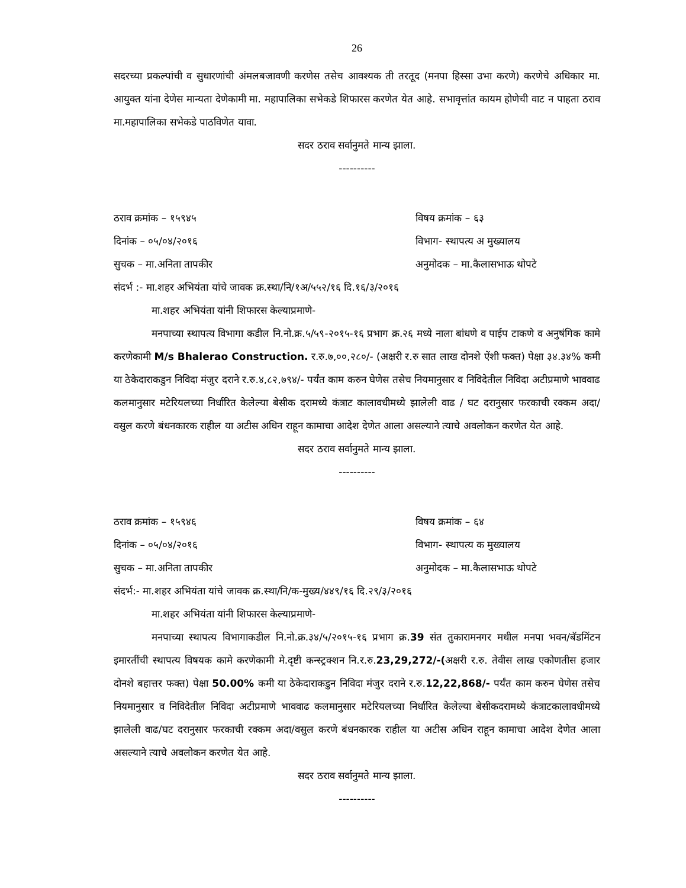26
सदरच्या प्रकल्पांची व सुधारणांची अंमलबजावणी करणेस तसेच आवश्यक ती तरतूद (मनपा हिस्सा उभा करणे) करणेचे अधिकार मा. आयुक्त यांना देणेस मान्यता देणेकामी मा. महापालिका सभेकडे शिफारस करणेत येत आहे. सभावृत्तांत कायम होणेची वाट न पाहता ठराव मा.महापालिका सभेकडे पाठविणेत यावा.
सदर ठराव सर्वानुमते मान्य झाला.
----------
ठराव क्रमांक – १५९४५ विषय क्रमांक – ६३
दिनांक – ०५/०४/२०१६ विभाग- स्थापत्य अ मुख्यालय
सुचक – मा.अनिता तापकीर अनुमोदक – मा.कैलासभाऊ थोपटे
संदर्भ :- मा.शहर अभियंता यांचे जावक क्र.स्था/नि/१अ/५५२/१६ दि.१६/३/२०१६
मा.शहर अभियंता यांनी शिफारस केल्याप्रमाणे-
मनपाच्या स्थापत्य विभागा कडील नि.नो.क्र.५/५९-२०१५-१६ प्रभाग क्र.२६ मध्ये नाला बांधणे व पाईप टाकणे व अनुषंगिक कामे करणेकामी M/s Bhalerao Construction. र.रु.७,००,२८०/- (अक्षरी र.रु सात लाख दोनशे ऐंशी फक्त) पेक्षा ३४.३४% कमी या ठेकेदाराकडुन निविदा मंजुर दराने र.रु.४,८२,७९४/- पर्यंत काम करुन घेणेस तसेच नियमानुसार व निविदेतील निविदा अटीप्रमाणे भाववाढ कलमानुसार मटेरियलच्या निर्धारित केलेल्या बेसीक दरामध्ये कंत्राट कालावधीमध्ये झालेली वाढ / घट दरानुसार फरकाची रक्कम अदा/ वसुल करणे बंधनकारक राहील या अटीस अधिन राहून कामाचा आदेश देणेत आला असल्याने त्याचे अवलोकन करणेत येत आहे.
सदर ठराव सर्वानुमते मान्य झाला.
----------
ठराव क्रमांक – १५९४६ विषय क्रमांक – ६४
दिनांक – ०५/०४/२०१६ विभाग- स्थापत्य क मुख्यालय
सुचक – मा.अनिता तापकीर अनुमोदक – मा.कैलासभाऊ थोपटे
संदर्भ:- मा.शहर अभियंता यांचे जावक क्र.स्था/नि/क-मुख्य/४४९/१६ दि.२९/३/२०१६
मा.शहर अभियंता यांनी शिफारस केल्याप्रमाणे-
मनपाच्या स्थापत्य विभागाकडील नि.नो.क्र.३४/५/२०१५-१६ प्रभाग क्र.39 संत तुकारामनगर मधील मनपा भवन/बॅडमिंटन इमारतींची स्थापत्य विषयक कामे करणेकामी मे.दृष्टी कन्स्ट्रक्शन नि.र.रु.23,29,272/-(अक्षरी र.रु. तेवीस लाख एकोणतीस हजार दोनशे बहात्तर फक्त) पेक्षा 50.00% कमी या ठेकेदाराकडुन निविदा मंजुर दराने र.रु.12,22,868/- पर्यंत काम करुन घेणेस तसेच नियमानुसार व निविदेतील निविदा अटीप्रमाणे भाववाढ कलमानुसार मटेरियलच्या निर्धारित केलेल्या बेसीकदरामध्ये कंत्राटकालावधीमध्ये झालेली वाढ/घट दरानुसार फरकाची रक्कम अदा/वसुल करणे बंधनकारक राहील या अटीस अधिन राहून कामाचा आदेश देणेत आला असल्याने त्याचे अवलोकन करणेत येत आहे.
सदर ठराव सर्वानुमते मान्य झाला.
----------